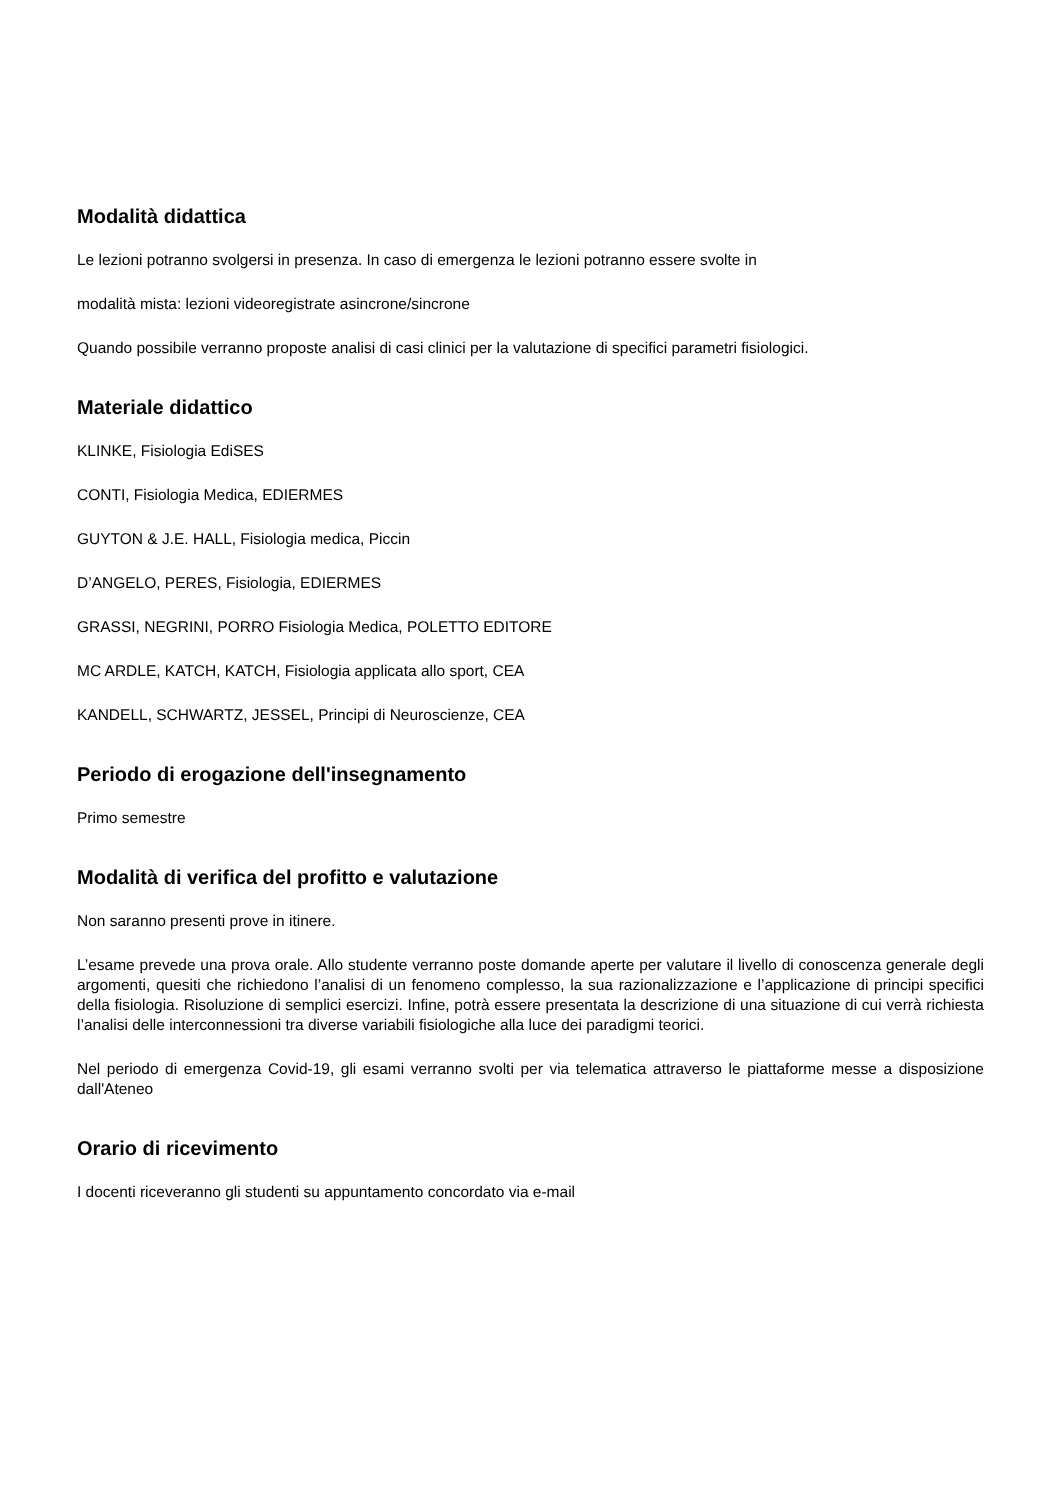Modalità didattica
Le lezioni potranno svolgersi in presenza. In caso di emergenza le lezioni potranno essere svolte in
modalità mista: lezioni videoregistrate asincrone/sincrone
Quando possibile verranno proposte analisi di casi clinici per la valutazione di specifici parametri fisiologici.
Materiale didattico
KLINKE, Fisiologia EdiSES
CONTI, Fisiologia Medica, EDIERMES
GUYTON & J.E. HALL, Fisiologia medica, Piccin
D’ANGELO, PERES, Fisiologia, EDIERMES
GRASSI, NEGRINI, PORRO Fisiologia Medica, POLETTO EDITORE
MC ARDLE, KATCH, KATCH, Fisiologia applicata allo sport, CEA
KANDELL, SCHWARTZ, JESSEL, Principi di Neuroscienze, CEA
Periodo di erogazione dell'insegnamento
Primo semestre
Modalità di verifica del profitto e valutazione
Non saranno presenti prove in itinere.
L’esame prevede una prova orale. Allo studente verranno poste domande aperte per valutare il livello di conoscenza generale degli argomenti, quesiti che richiedono l’analisi di un fenomeno complesso, la sua razionalizzazione e l’applicazione di principi specifici della fisiologia. Risoluzione di semplici esercizi. Infine, potrà essere presentata la descrizione di una situazione di cui verrà richiesta l’analisi delle interconnessioni tra diverse variabili fisiologiche alla luce dei paradigmi teorici.
Nel periodo di emergenza Covid-19, gli esami verranno svolti per via telematica attraverso le piattaforme messe a disposizione dall'Ateneo
Orario di ricevimento
I docenti riceveranno gli studenti su appuntamento concordato via e-mail